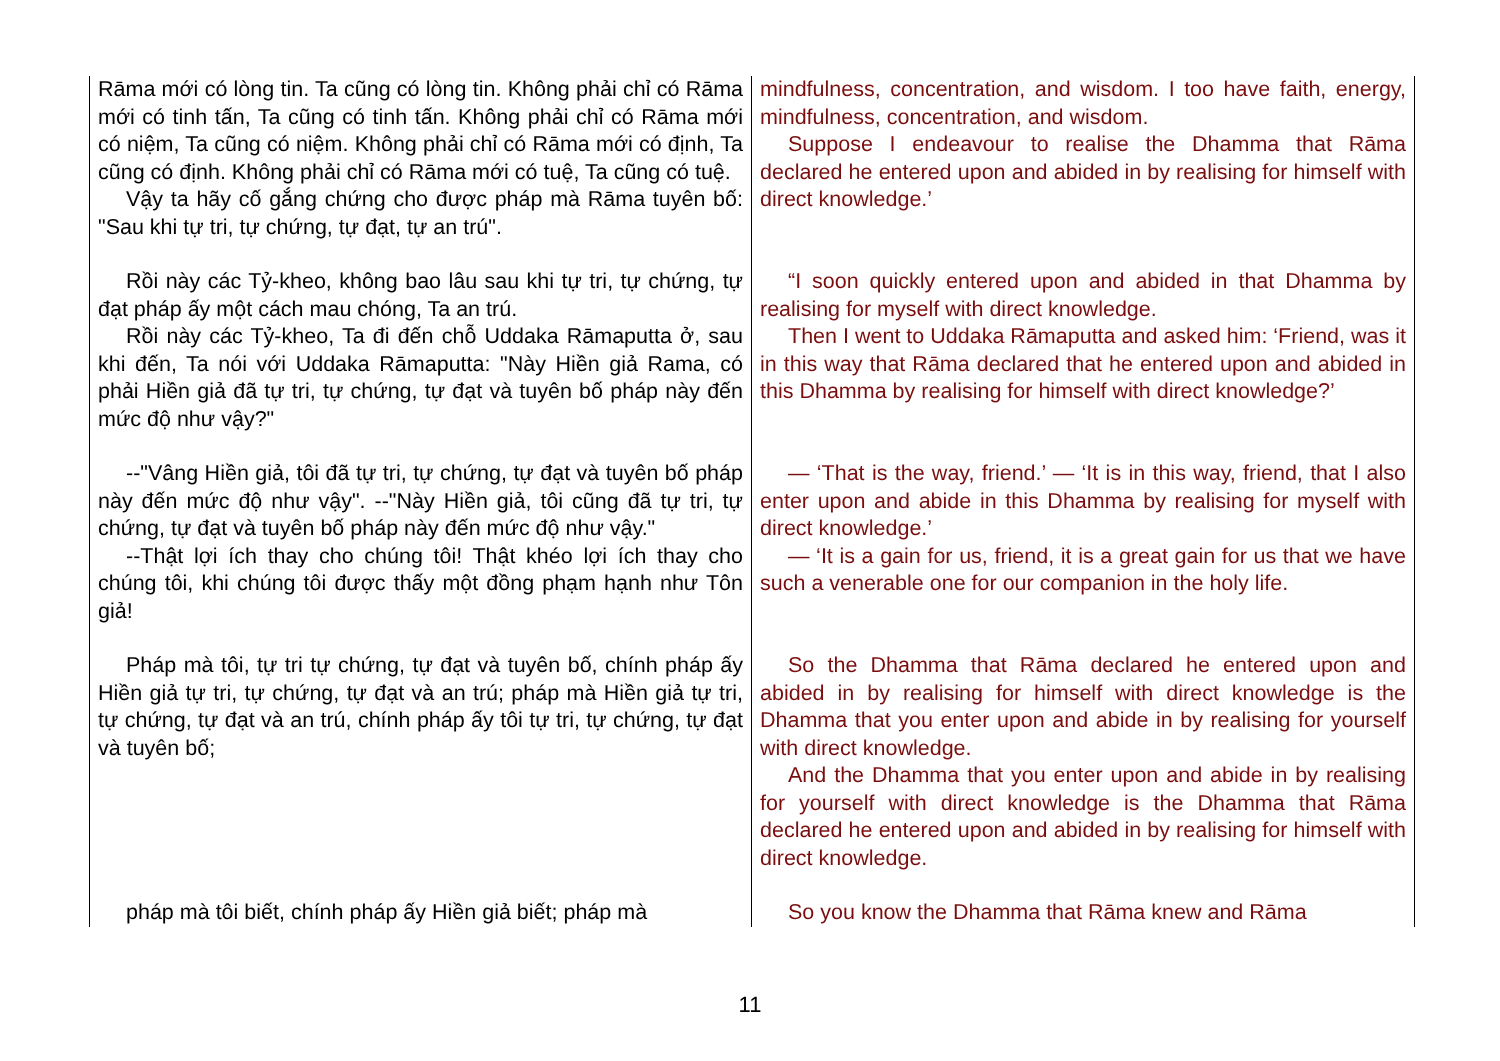| Rāma mới có lòng tin. Ta cũng có lòng tin. Không phải chỉ có Rāma mới có tinh tấn, Ta cũng có tinh tấn. Không phải chỉ có Rāma mới có niệm, Ta cũng có niệm. Không phải chỉ có Rāma mới có định, Ta cũng có định. Không phải chỉ có Rāma mới có tuệ, Ta cũng có tuệ. Vậy ta hãy cố gắng chứng cho được pháp mà Rāma tuyên bố: "Sau khi tự tri, tự chứng, tự đạt, tự an trú". | mindfulness, concentration, and wisdom. I too have faith, energy, mindfulness, concentration, and wisdom. Suppose I endeavour to realise the Dhamma that Rāma declared he entered upon and abided in by realising for himself with direct knowledge.’ |
| Rồi này các Tỷ-kheo, không bao lâu sau khi tự tri, tự chứng, tự đạt pháp ấy một cách mau chóng, Ta an trú. Rồi này các Tỷ-kheo, Ta đi đến chỗ Uddaka Rāmaputta ở, sau khi đến, Ta nói với Uddaka Rāmaputta: "Này Hiền giả Rama, có phải Hiền giả đã tự tri, tự chứng, tự đạt và tuyên bố pháp này đến mức độ như vậy?" | “I soon quickly entered upon and abided in that Dhamma by realising for myself with direct knowledge. Then I went to Uddaka Rāmaputta and asked him: ‘Friend, was it in this way that Rāma declared that he entered upon and abided in this Dhamma by realising for himself with direct knowledge?’ |
| --"Vâng Hiền giả, tôi đã tự tri, tự chứng, tự đạt và tuyên bố pháp này đến mức độ như vậy". --"Này Hiền giả, tôi cũng đã tự tri, tự chứng, tự đạt và tuyên bố pháp này đến mức độ như vậy." --Thật lợi ích thay cho chúng tôi! Thật khéo lợi ích thay cho chúng tôi, khi chúng tôi được thấy một đồng phạm hạnh như Tôn giả! | — ‘That is the way, friend.’ — ‘It is in this way, friend, that I also enter upon and abide in this Dhamma by realising for myself with direct knowledge.’ — ‘It is a gain for us, friend, it is a great gain for us that we have such a venerable one for our companion in the holy life. |
| Pháp mà tôi, tự tri tự chứng, tự đạt và tuyên bố, chính pháp ấy Hiền giả tự tri, tự chứng, tự đạt và an trú; pháp mà Hiền giả tự tri, tự chứng, tự đạt và an trú, chính pháp ấy tôi tự tri, tự chứng, tự đạt và tuyên bố; | So the Dhamma that Rāma declared he entered upon and abided in by realising for himself with direct knowledge is the Dhamma that you enter upon and abide in by realising for yourself with direct knowledge. And the Dhamma that you enter upon and abide in by realising for yourself with direct knowledge is the Dhamma that Rāma declared he entered upon and abided in by realising for himself with direct knowledge. |
| pháp mà tôi biết, chính pháp ấy Hiền giả biết; pháp mà | So you know the Dhamma that Rāma knew and Rāma |
11